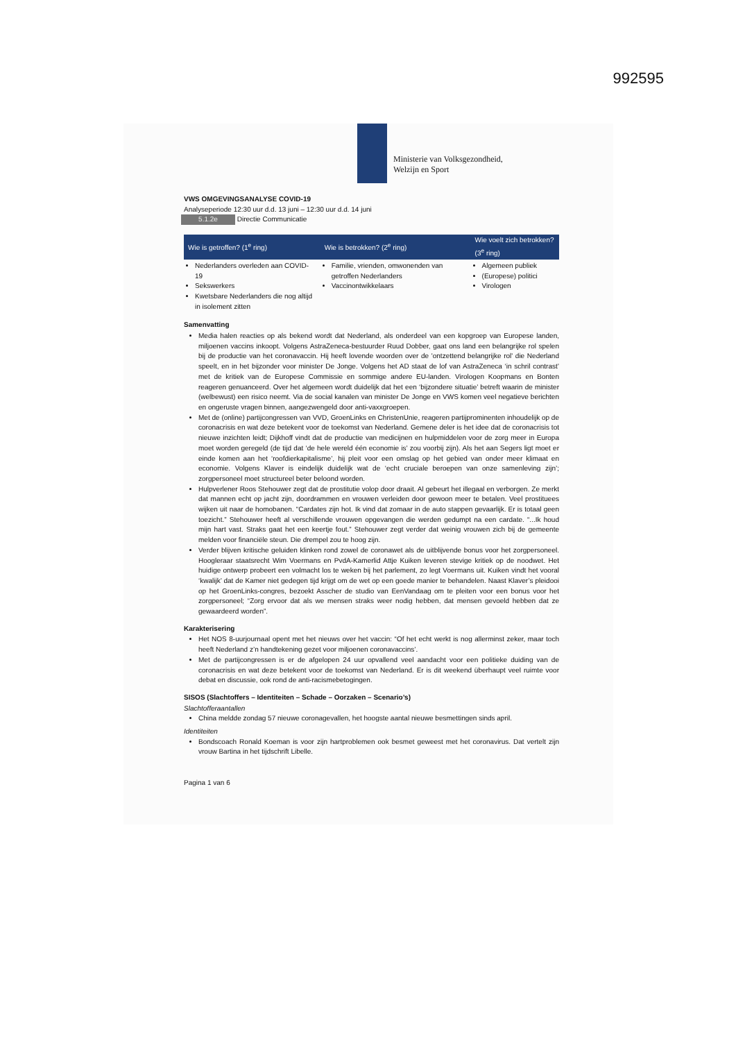992595
Ministerie van Volksgezondheid,
Welzijn en Sport
VWS OMGEVINGSANALYSE COVID-19
Analyseperiode 12:30 uur d.d. 13 juni – 12:30 uur d.d. 14 juni
5.1.2e Directie Communicatie
| Wie is getroffen? (1<sup>e</sup> ring) | Wie is betrokken? (2<sup>e</sup> ring) | Wie voelt zich betrokken? (3<sup>e</sup> ring) |
| --- | --- | --- |
| Nederlanders overleden aan COVID-19 Sekswerkers Kwetsbare Nederlanders die nog altijd in isolement zitten | Familie, vrienden, omwonenden van getroffen Nederlanders Vaccinontwikkelaars | Algemeen publiek (Europese) politici Virologen |
Samenvatting
Media halen reacties op als bekend wordt dat Nederland, als onderdeel van een kopgroep van Europese landen, miljoenen vaccins inkoopt. Volgens AstraZeneca-bestuurder Ruud Dobber, gaat ons land een belangrijke rol spelen bij de productie van het coronavaccin. Hij heeft lovende woorden over de 'ontzettend belangrijke rol' die Nederland speelt, en in het bijzonder voor minister De Jonge. Volgens het AD staat de lof van AstraZeneca ‘in schril contrast’ met de kritiek van de Europese Commissie en sommige andere EU-landen. Virologen Koopmans en Bonten reageren genuanceerd. Over het algemeen wordt duidelijk dat het een ‘bijzondere situatie’ betreft waarin de minister (welbewust) een risico neemt. Via de social kanalen van minister De Jonge en VWS komen veel negatieve berichten en ongeruste vragen binnen, aangezwengeld door anti-vaxxgroepen.
Met de (online) partijcongressen van VVD, GroenLinks en ChristenUnie, reageren partijprominenten inhoudelijk op de coronacrisis en wat deze betekent voor de toekomst van Nederland. Gemene deler is het idee dat de coronacrisis tot nieuwe inzichten leidt; Dijkhoff vindt dat de productie van medicijnen en hulpmiddelen voor de zorg meer in Europa moet worden geregeld (de tijd dat ‘de hele wereld één economie is’ zou voorbij zijn). Als het aan Segers ligt moet er einde komen aan het ‘roofdierkapitalisme’, hij pleit voor een omslag op het gebied van onder meer klimaat en economie. Volgens Klaver is eindelijk duidelijk wat de ‘echt cruciale beroepen van onze samenleving zijn’; zorgpersoneel moet structureel beter beloond worden.
Hulpverlener Roos Stehouwer zegt dat de prostitutie volop door draait. Al gebeurt het illegaal en verborgen. Ze merkt dat mannen echt op jacht zijn, doordrammen en vrouwen verleiden door gewoon meer te betalen. Veel prostituees wijken uit naar de homobanen. “Cardates zijn hot. Ik vind dat zomaar in de auto stappen gevaarlijk. Er is totaal geen toezicht.” Stehouwer heeft al verschillende vrouwen opgevangen die werden gedumpt na een cardate. “...Ik houd mijn hart vast. Straks gaat het een keertje fout.” Stehouwer zegt verder dat weinig vrouwen zich bij de gemeente melden voor financiële steun. Die drempel zou te hoog zijn.
Verder blijven kritische geluiden klinken rond zowel de coronawet als de uitblijvende bonus voor het zorgpersoneel. Hoogleraar staatsrecht Wim Voermans en PvdA-Kamerlid Attje Kuiken leveren stevige kritiek op de noodwet. Het huidige ontwerp probeert een volmacht los te weken bij het parlement, zo legt Voermans uit. Kuiken vindt het vooral ‘kwalijk’ dat de Kamer niet gedegen tijd krijgt om de wet op een goede manier te behandelen. Naast Klaver’s pleidooi op het GroenLinks-congres, bezoekt Asscher de studio van EenVandaag om te pleiten voor een bonus voor het zorgpersoneel; “Zorg ervoor dat als we mensen straks weer nodig hebben, dat mensen gevoeld hebben dat ze gewaardeerd worden”.
Karakterisering
Het NOS 8-uurjournaal opent met het nieuws over het vaccin: “Of het echt werkt is nog allerminst zeker, maar toch heeft Nederland z’n handtekening gezet voor miljoenen coronavaccins’.
Met de partijcongressen is er de afgelopen 24 uur opvallend veel aandacht voor een politieke duiding van de coronacrisis en wat deze betekent voor de toekomst van Nederland. Er is dit weekend überhaupt veel ruimte voor debat en discussie, ook rond de anti-racismebetogingen.
SISOS (Slachtoffers – Identiteiten – Schade – Oorzaken – Scenario’s)
Slachtofferaantallen
China meldde zondag 57 nieuwe coronagevallen, het hoogste aantal nieuwe besmettingen sinds april.
Identiteiten
Bondscoach Ronald Koeman is voor zijn hartproblemen ook besmet geweest met het coronavirus. Dat vertelt zijn vrouw Bartina in het tijdschrift Libelle.
Pagina 1 van 6